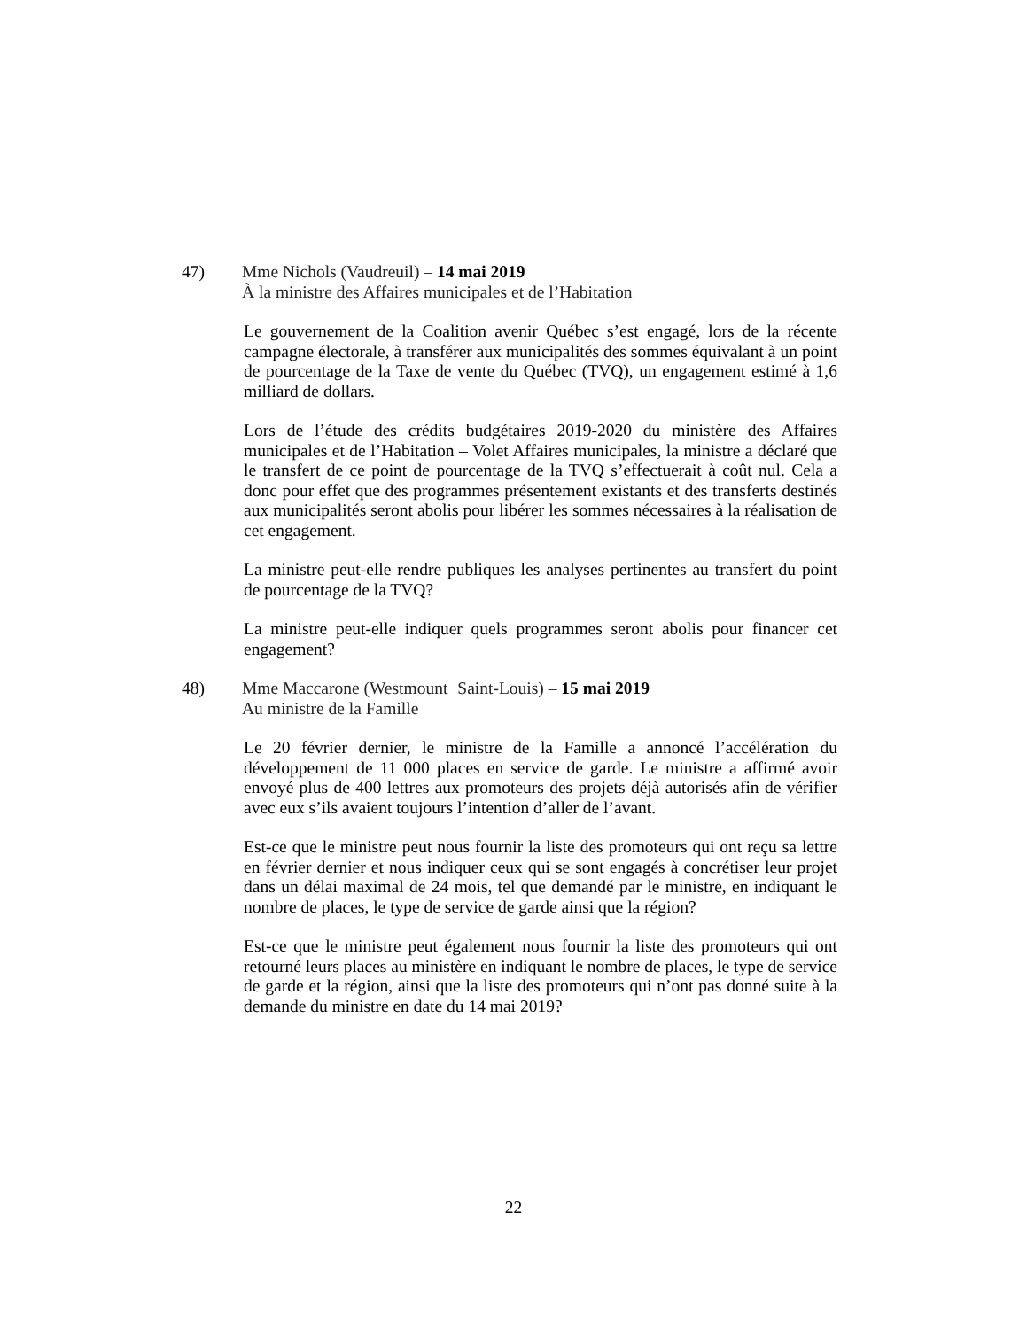47) Mme Nichols (Vaudreuil) – 14 mai 2019
À la ministre des Affaires municipales et de l’Habitation
Le gouvernement de la Coalition avenir Québec s’est engagé, lors de la récente campagne électorale, à transférer aux municipalités des sommes équivalant à un point de pourcentage de la Taxe de vente du Québec (TVQ), un engagement estimé à 1,6 milliard de dollars.
Lors de l’étude des crédits budgétaires 2019-2020 du ministère des Affaires municipales et de l’Habitation – Volet Affaires municipales, la ministre a déclaré que le transfert de ce point de pourcentage de la TVQ s’effectuerait à coût nul. Cela a donc pour effet que des programmes présentement existants et des transferts destinés aux municipalités seront abolis pour libérer les sommes nécessaires à la réalisation de cet engagement.
La ministre peut-elle rendre publiques les analyses pertinentes au transfert du point de pourcentage de la TVQ?
La ministre peut-elle indiquer quels programmes seront abolis pour financer cet engagement?
48) Mme Maccarone (Westmount−Saint-Louis) – 15 mai 2019
Au ministre de la Famille
Le 20 février dernier, le ministre de la Famille a annoncé l’accélération du développement de 11 000 places en service de garde. Le ministre a affirmé avoir envoyé plus de 400 lettres aux promoteurs des projets déjà autorisés afin de vérifier avec eux s’ils avaient toujours l’intention d’aller de l’avant.
Est-ce que le ministre peut nous fournir la liste des promoteurs qui ont reçu sa lettre en février dernier et nous indiquer ceux qui se sont engagés à concrétiser leur projet dans un délai maximal de 24 mois, tel que demandé par le ministre, en indiquant le nombre de places, le type de service de garde ainsi que la région?
Est-ce que le ministre peut également nous fournir la liste des promoteurs qui ont retourné leurs places au ministère en indiquant le nombre de places, le type de service de garde et la région, ainsi que la liste des promoteurs qui n’ont pas donné suite à la demande du ministre en date du 14 mai 2019?
22